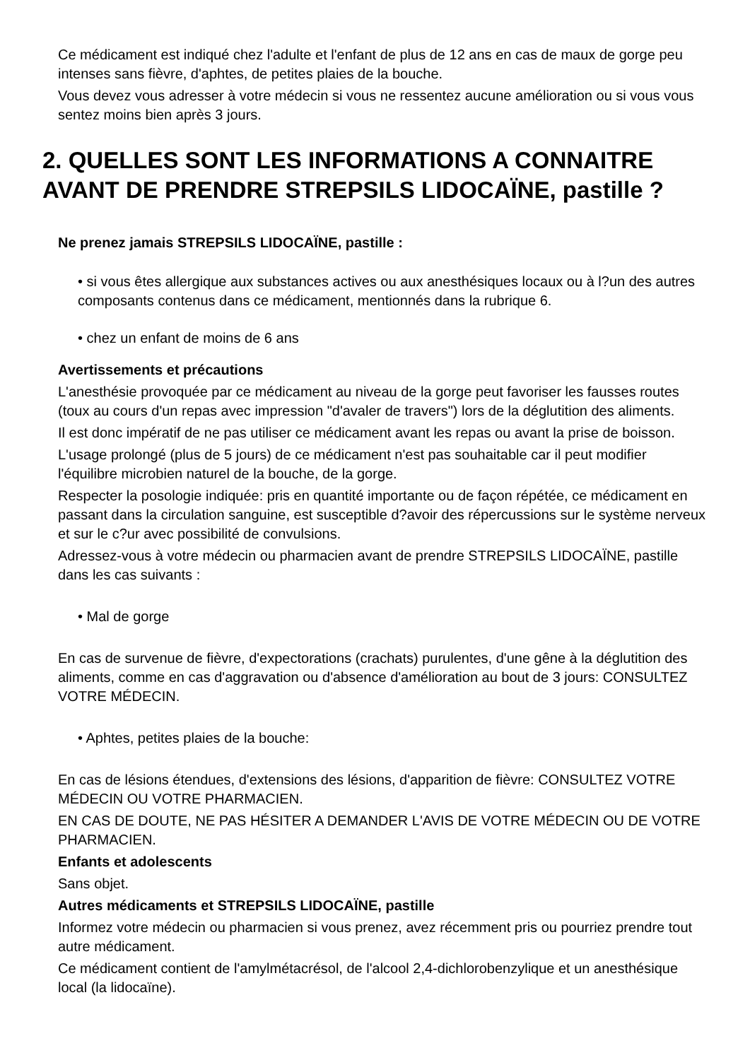Ce médicament est indiqué chez l'adulte et l'enfant de plus de 12 ans en cas de maux de gorge peu intenses sans fièvre, d'aphtes, de petites plaies de la bouche.
Vous devez vous adresser à votre médecin si vous ne ressentez aucune amélioration ou si vous vous sentez moins bien après 3 jours.
2. QUELLES SONT LES INFORMATIONS A CONNAITRE AVANT DE PRENDRE STREPSILS LIDOCAÏNE, pastille ?
Ne prenez jamais STREPSILS LIDOCAÏNE, pastille :
• si vous êtes allergique aux substances actives ou aux anesthésiques locaux ou à l?un des autres composants contenus dans ce médicament, mentionnés dans la rubrique 6.
• chez un enfant de moins de 6 ans
Avertissements et précautions
L'anesthésie provoquée par ce médicament au niveau de la gorge peut favoriser les fausses routes (toux au cours d'un repas avec impression "d'avaler de travers") lors de la déglutition des aliments.
Il est donc impératif de ne pas utiliser ce médicament avant les repas ou avant la prise de boisson.
L'usage prolongé (plus de 5 jours) de ce médicament n'est pas souhaitable car il peut modifier l'équilibre microbien naturel de la bouche, de la gorge.
Respecter la posologie indiquée: pris en quantité importante ou de façon répétée, ce médicament en passant dans la circulation sanguine, est susceptible d?avoir des répercussions sur le système nerveux et sur le c?ur avec possibilité de convulsions.
Adressez-vous à votre médecin ou pharmacien avant de prendre STREPSILS LIDOCAÏNE, pastille dans les cas suivants :
• Mal de gorge
En cas de survenue de fièvre, d'expectorations (crachats) purulentes, d'une gêne à la déglutition des aliments, comme en cas d'aggravation ou d'absence d'amélioration au bout de 3 jours: CONSULTEZ VOTRE MÉDECIN.
• Aphtes, petites plaies de la bouche:
En cas de lésions étendues, d'extensions des lésions, d'apparition de fièvre: CONSULTEZ VOTRE MÉDECIN OU VOTRE PHARMACIEN.
EN CAS DE DOUTE, NE PAS HÉSITER A DEMANDER L'AVIS DE VOTRE MÉDECIN OU DE VOTRE PHARMACIEN.
Enfants et adolescents
Sans objet.
Autres médicaments et STREPSILS LIDOCAÏNE, pastille
Informez votre médecin ou pharmacien si vous prenez, avez récemment pris ou pourriez prendre tout autre médicament.
Ce médicament contient de l'amylmétacrésol, de l'alcool 2,4-dichlorobenzylique et un anesthésique local (la lidocaïne).